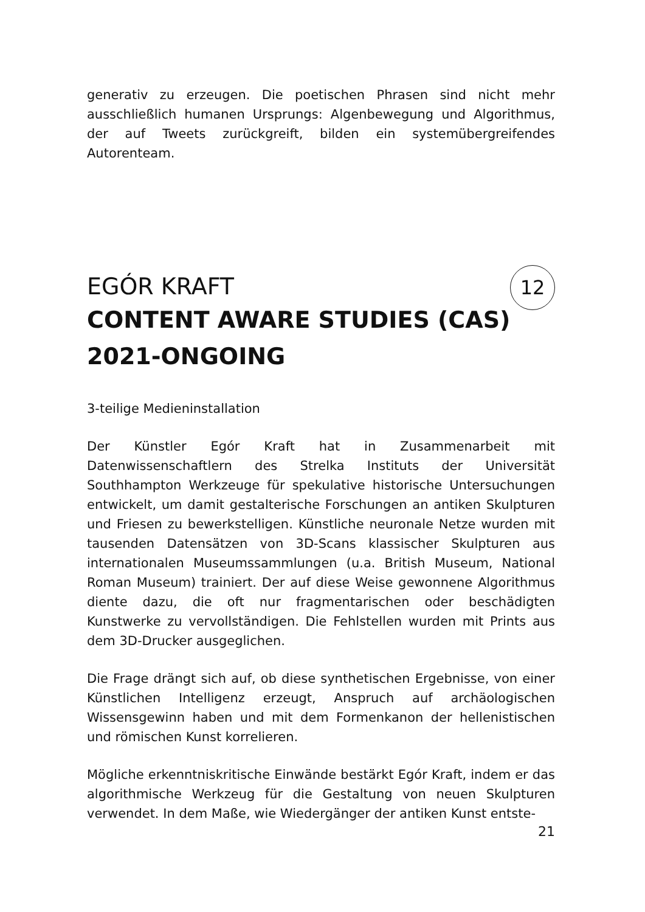generativ zu erzeugen. Die poetischen Phrasen sind nicht mehr ausschließlich humanen Ursprungs: Algenbewegung und Algorithmus, der auf Tweets zurückgreift, bilden ein systemübergreifendes Autorenteam.
12
EGÓR KRAFT
CONTENT AWARE STUDIES (CAS)
2021-ONGOING
3-teilige Medieninstallation
Der Künstler Egór Kraft hat in Zusammenarbeit mit Datenwissenschaftlern des Strelka Instituts der Universität Southhampton Werkzeuge für spekulative historische Untersuchungen entwickelt, um damit gestalterische Forschungen an antiken Skulpturen und Friesen zu bewerkstelligen. Künstliche neuronale Netze wurden mit tausenden Datensätzen von 3D-Scans klassischer Skulpturen aus internationalen Museumssammlungen (u.a. British Museum, National Roman Museum) trainiert. Der auf diese Weise gewonnene Algorithmus diente dazu, die oft nur fragmentarischen oder beschädigten Kunstwerke zu vervollständigen. Die Fehlstellen wurden mit Prints aus dem 3D-Drucker ausgeglichen.
Die Frage drängt sich auf, ob diese synthetischen Ergebnisse, von einer Künstlichen Intelligenz erzeugt, Anspruch auf archäologischen Wissensgewinn haben und mit dem Formenkanon der hellenistischen und römischen Kunst korrelieren.
Mögliche erkenntniskritische Einwände bestärkt Egór Kraft, indem er das algorithmische Werkzeug für die Gestaltung von neuen Skulpturen verwendet. In dem Maße, wie Wiedergänger der antiken Kunst entste-
21